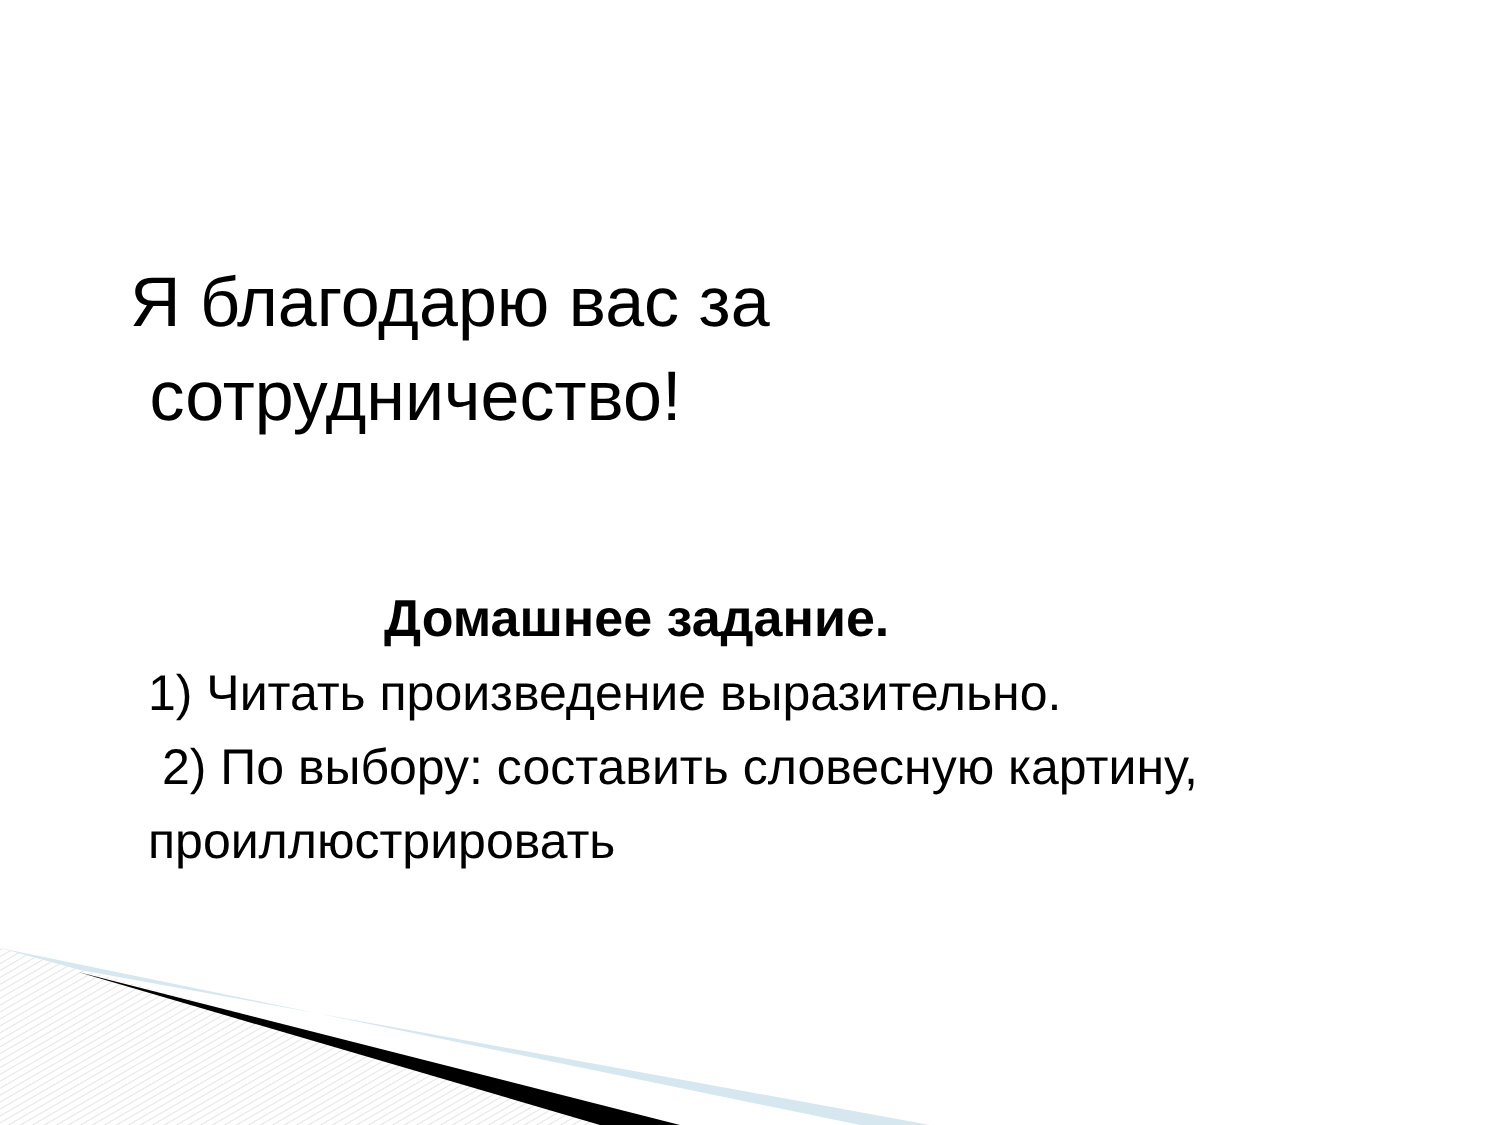Я благодарю вас за
сотрудничество!
Домашнее задание.
1) Читать произведение выразительно.
2) По выбору: составить словесную картину,
проиллюстрировать